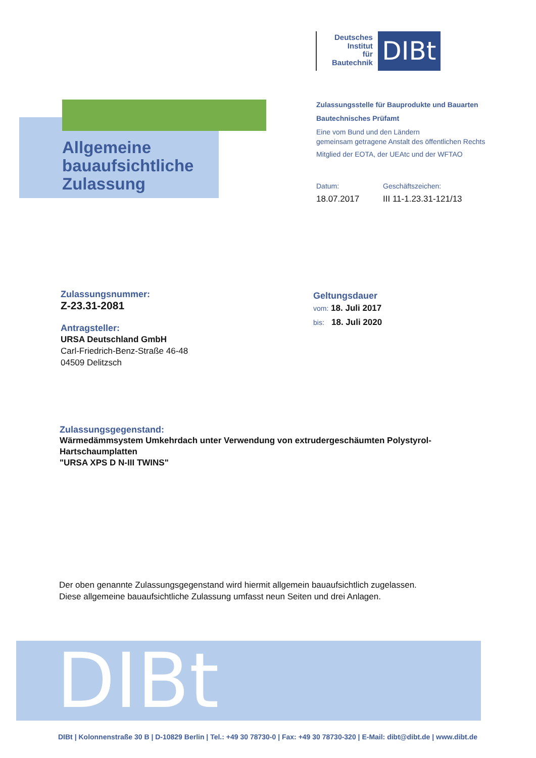Deutsches
Institut
für
Bautechnik
DIBt
Allgemeine
bauaufsichtliche
Zulassung
Zulassungsstelle für Bauprodukte und Bauarten
Bautechnisches Prüfamt
Eine vom Bund und den Ländern
gemeinsam getragene Anstalt des öffentlichen Rechts
Mitglied der EOTA, der UEAtc und der WFTAO
Datum:
18.07.2017
Geschäftszeichen:
III 11-1.23.31-121/13
Zulassungsnummer:
Z-23.31-2081
Antragsteller:
URSA Deutschland GmbH
Carl-Friedrich-Benz-Straße 46-48
04509 Delitzsch
Geltungsdauer
vom: 18. Juli 2017
bis: 18. Juli 2020
Zulassungsgegenstand:
Wärmedämmsystem Umkehrdach unter Verwendung von extrudergeschäumten Polystyrol-Hartschaumplatten
"URSA XPS D N-III TWINS"
Der oben genannte Zulassungsgegenstand wird hiermit allgemein bauaufsichtlich zugelassen.
Diese allgemeine bauaufsichtliche Zulassung umfasst neun Seiten und drei Anlagen.
DIBt
DIBt | Kolonnenstraße 30 B | D-10829 Berlin | Tel.: +49 30 78730-0 | Fax: +49 30 78730-320 | E-Mail: dibt@dibt.de | www.dibt.de